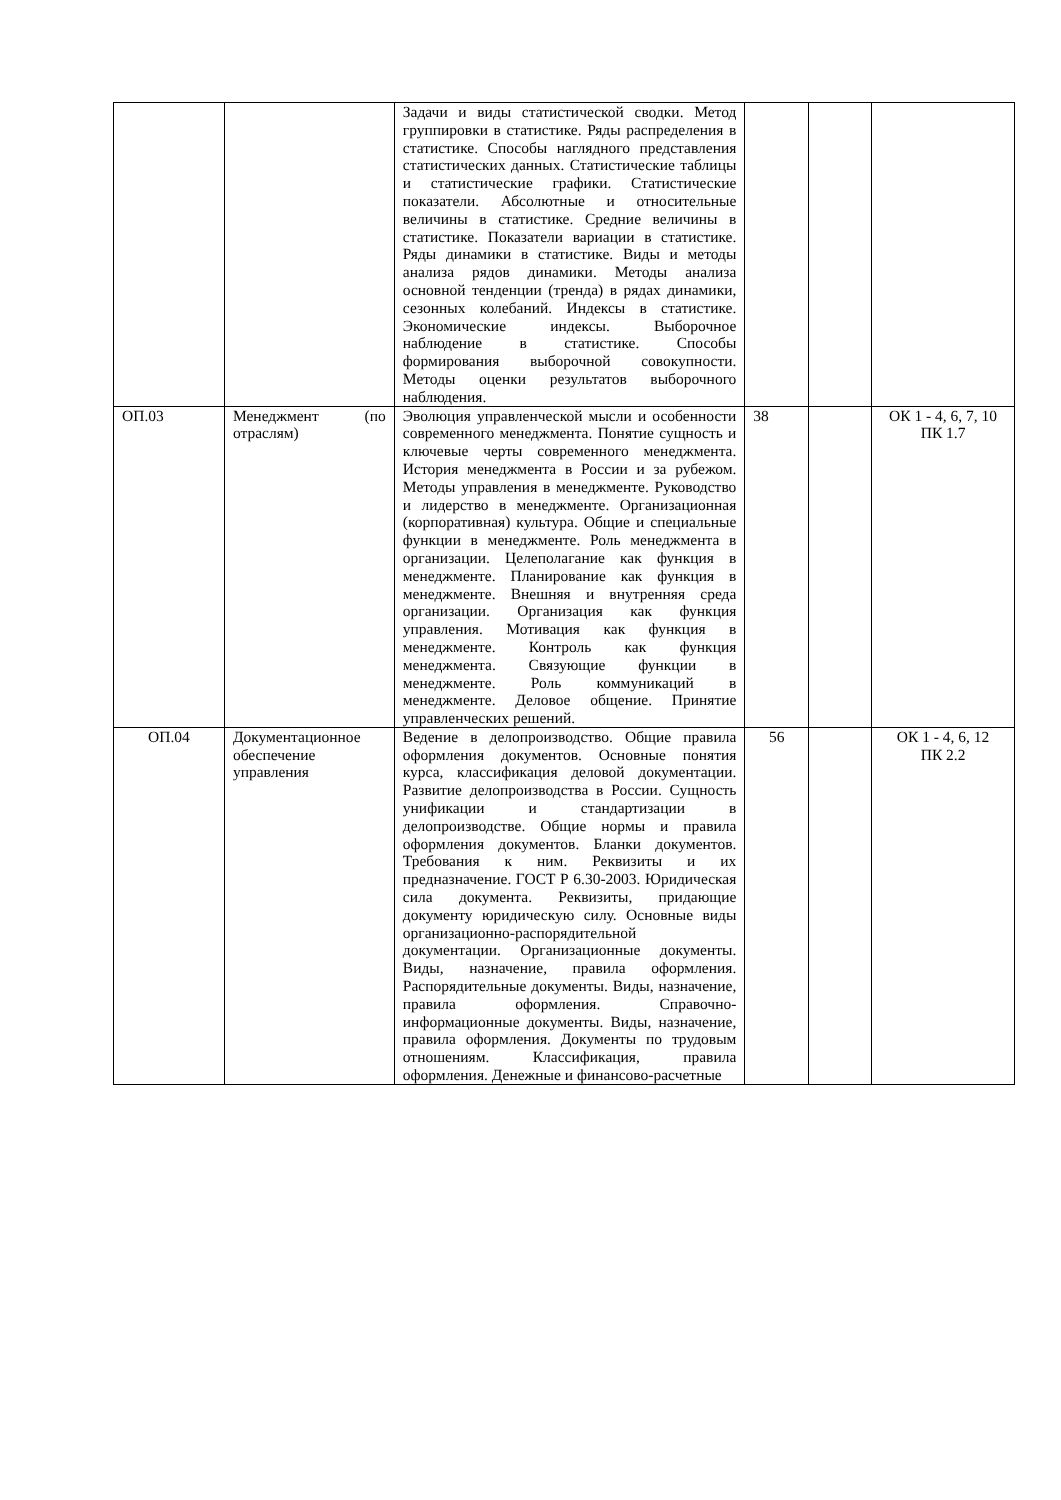| | | Задачи и виды статистической сводки. Метод группировки в статистике. Ряды распределения в статистике. Способы наглядного представления статистических данных. Статистические таблицы и статистические графики. Статистические показатели. Абсолютные и относительные величины в статистике. Средние величины в статистике. Показатели вариации в статистике. Ряды динамики в статистике. Виды и методы анализа рядов динамики. Методы анализа основной тенденции (тренда) в рядах динамики, сезонных колебаний. Индексы в статистике. Экономические индексы. Выборочное наблюдение в статистике. Способы формирования выборочной совокупности. Методы оценки результатов выборочного наблюдения. | | | |
| ОП.03 | Менеджмент (по отраслям) | Эволюция управленческой мысли и особенности современного менеджмента. Понятие сущность и ключевые черты современного менеджмента. История менеджмента в России и за рубежом. Методы управления в менеджменте. Руководство и лидерство в менеджменте. Организационная (корпоративная) культура. Общие и специальные функции в менеджменте. Роль менеджмента в организации. Целеполагание как функция в менеджменте. Планирование как функция в менеджменте. Внешняя и внутренняя среда организации. Организация как функция управления. Мотивация как функция в менеджменте. Контроль как функция менеджмента. Связующие функции в менеджменте. Роль коммуникаций в менеджменте. Деловое общение. Принятие управленческих решений. | 38 | | ОК 1 - 4, 6, 7, 10 ПК 1.7 |
| ОП.04 | Документационное обеспечение управления | Ведение в делопроизводство. Общие правила оформления документов. Основные понятия курса, классификация деловой документации. Развитие делопроизводства в России. Сущность унификации и стандартизации в делопроизводстве. Общие нормы и правила оформления документов. Бланки документов. Требования к ним. Реквизиты и их предназначение. ГОСТ Р 6.30-2003. Юридическая сила документа. Реквизиты, придающие документу юридическую силу. Основные виды организационно-распорядительной документации. Организационные документы. Виды, назначение, правила оформления. Распорядительные документы. Виды, назначение, правила оформления. Справочно-информационные документы. Виды, назначение, правила оформления. Документы по трудовым отношениям. Классификация, правила оформления. Денежные и финансово-расчетные | 56 | | ОК 1 - 4, 6, 12 ПК 2.2 |